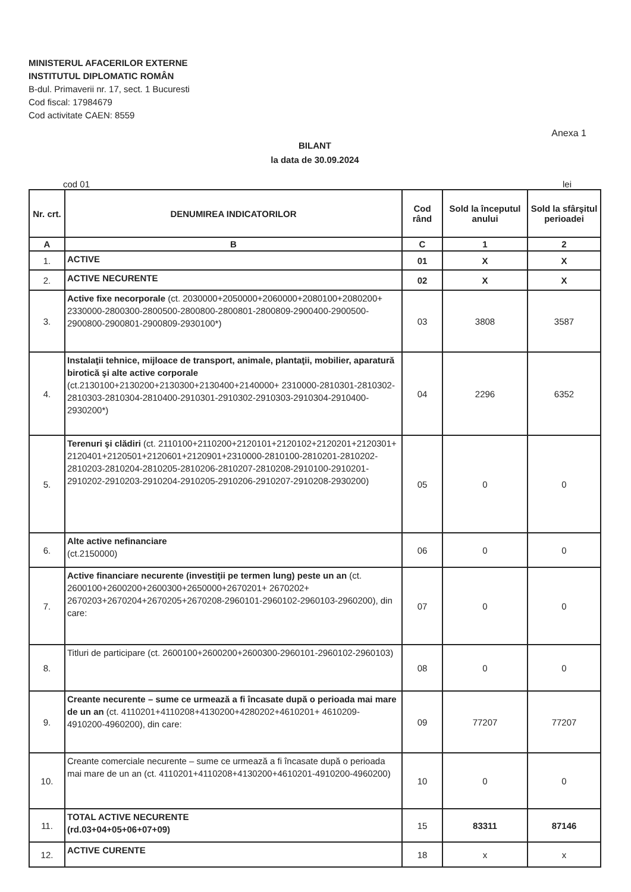MINISTERUL AFACERILOR EXTERNE
INSTITUTUL DIPLOMATIC ROMÂN
B-dul. Primaverii nr. 17, sect. 1 Bucuresti
Cod fiscal: 17984679
Cod activitate CAEN: 8559
Anexa 1
BILANT
la data de 30.09.2024
cod 01 lei
| Nr. crt. | DENUMIREA INDICATORILOR | Cod rând | Sold la începutul anului | Sold la sfârşitul perioadei |
| --- | --- | --- | --- | --- |
| A | B | C | 1 | 2 |
| 1. | ACTIVE | 01 | X | X |
| 2. | ACTIVE NECURENTE | 02 | X | X |
| 3. | Active fixe necorporale (ct. 2030000+2050000+2060000+2080100+2080200+ 2330000-2800300-2800500-2800800-2800801-2800809-2900400-2900500-2900800-2900801-2900809-2930100*) | 03 | 3808 | 3587 |
| 4. | Instalaţii tehnice, mijloace de transport, animale, plantaţii, mobilier, aparatură birotică şi alte active corporale (ct.2130100+2130200+2130300+2130400+2140000+ 2310000-2810301-2810302-2810303-2810304-2810400-2910301-2910302-2910303-2910304-2910400-2930200*) | 04 | 2296 | 6352 |
| 5. | Terenuri şi clădiri (ct. 2110100+2110200+2120101+2120102+2120201+2120301+ 2120401+2120501+2120601+2120901+2310000-2810100-2810201-2810202-2810203-2810204-2810205-2810206-2810207-2810208-2910100-2910201-2910202-2910203-2910204-2910205-2910206-2910207-2910208-2930200) | 05 | 0 | 0 |
| 6. | Alte active nefinanciare (ct.2150000) | 06 | 0 | 0 |
| 7. | Active financiare necurente (investiţii pe termen lung) peste un an (ct. 2600100+2600200+2600300+2650000+2670201+ 2670202+ 2670203+2670204+2670205+2670208-2960101-2960102-2960103-2960200), din care: | 07 | 0 | 0 |
| 8. | Titluri de participare (ct. 2600100+2600200+2600300-2960101-2960102-2960103) | 08 | 0 | 0 |
| 9. | Creante necurente – sume ce urmează a fi încasate după o perioada mai mare de un an (ct. 4110201+4110208+4130200+4280202+4610201+ 4610209- 4910200-4960200), din care: | 09 | 77207 | 77207 |
| 10. | Creante comerciale necurente – sume ce urmează a fi încasate după o perioada mai mare de un an (ct. 4110201+4110208+4130200+4610201-4910200-4960200) | 10 | 0 | 0 |
| 11. | TOTAL ACTIVE NECURENTE (rd.03+04+05+06+07+09) | 15 | 83311 | 87146 |
| 12. | ACTIVE CURENTE | 18 | x | x |